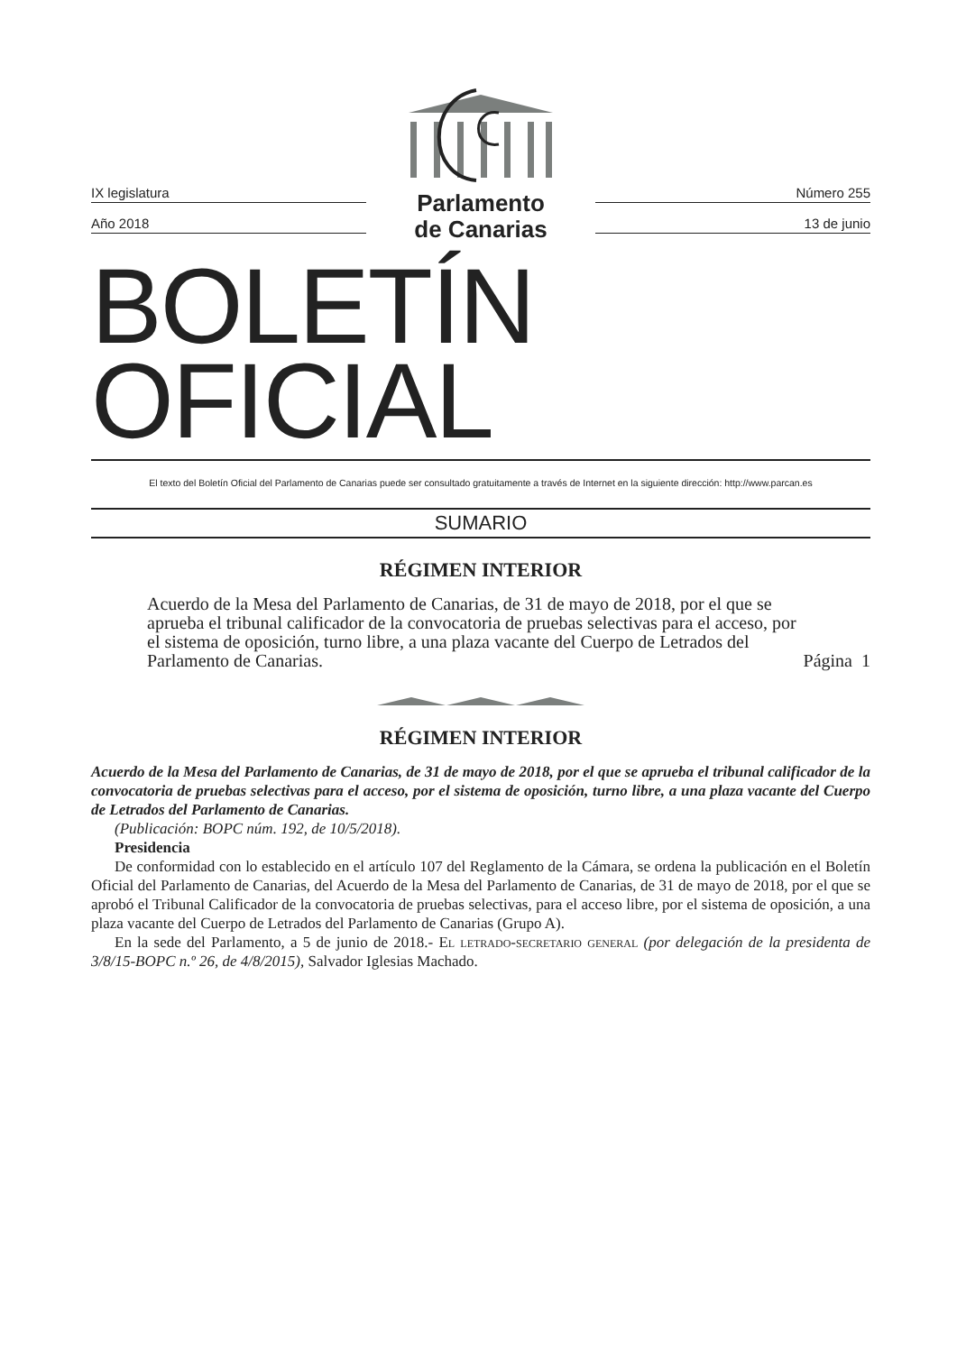IX legislatura
Año 2018
Parlamento
de Canarias
Número 255
13 de junio
BOLETÍN OFICIAL
El texto del Boletín Oficial del Parlamento de Canarias puede ser consultado gratuitamente a través de Internet en la siguiente dirección: http://www.parcan.es
SUMARIO
RÉGIMEN INTERIOR
Acuerdo de la Mesa del Parlamento de Canarias, de 31 de mayo de 2018, por el que se aprueba el tribunal calificador de la convocatoria de pruebas selectivas para el acceso, por el sistema de oposición, turno libre, a una plaza vacante del Cuerpo de Letrados del Parlamento de Canarias.
Página 1
RÉGIMEN INTERIOR
Acuerdo de la Mesa del Parlamento de Canarias, de 31 de mayo de 2018, por el que se aprueba el tribunal calificador de la convocatoria de pruebas selectivas para el acceso, por el sistema de oposición, turno libre, a una plaza vacante del Cuerpo de Letrados del Parlamento de Canarias.
(Publicación: BOPC núm. 192, de 10/5/2018).
Presidencia
De conformidad con lo establecido en el artículo 107 del Reglamento de la Cámara, se ordena la publicación en el Boletín Oficial del Parlamento de Canarias, del Acuerdo de la Mesa del Parlamento de Canarias, de 31 de mayo de 2018, por el que se aprobó el Tribunal Calificador de la convocatoria de pruebas selectivas, para el acceso libre, por el sistema de oposición, a una plaza vacante del Cuerpo de Letrados del Parlamento de Canarias (Grupo A).
En la sede del Parlamento, a 5 de junio de 2018.- El letrado-secretario general (por delegación de la presidenta de 3/8/15-BOPC n.º 26, de 4/8/2015), Salvador Iglesias Machado.